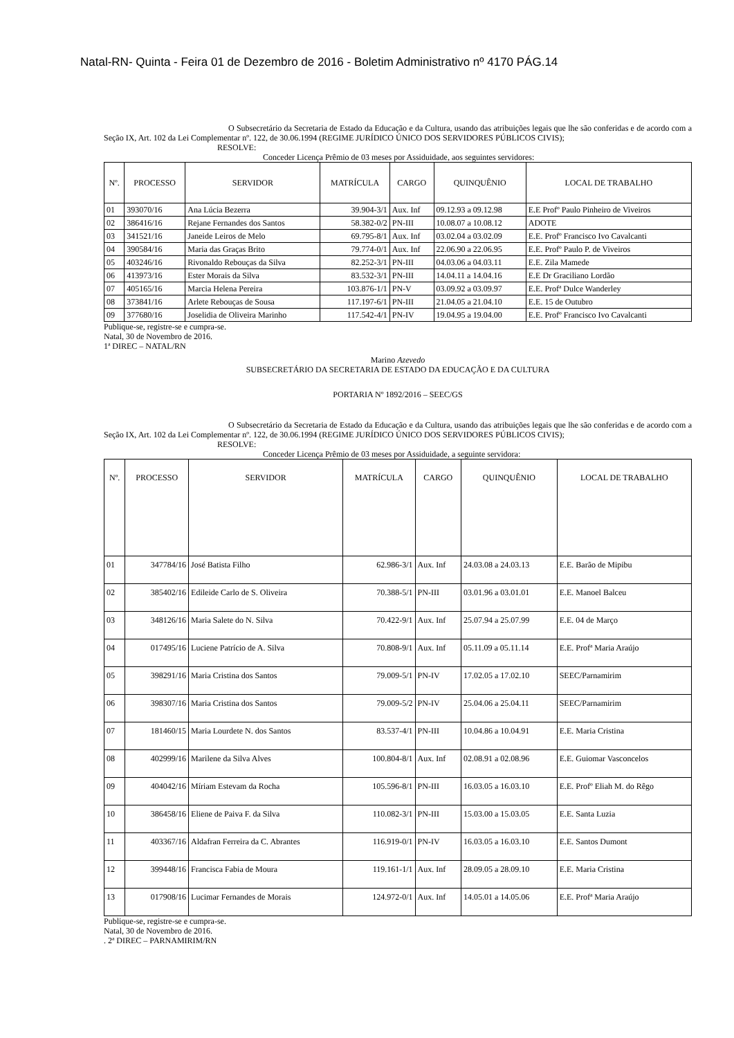Natal-RN- Quinta - Feira 01 de Dezembro de 2016 - Boletim Administrativo nº 4170 PÁG.14
O Subsecretário da Secretaria de Estado da Educação e da Cultura, usando das atribuições legais que lhe são conferidas e de acordo com a Seção IX, Art. 102 da Lei Complementar nº. 122, de 30.06.1994 (REGIME JURÍDICO ÚNICO DOS SERVIDORES PÚBLICOS CIVIS);
RESOLVE:
Conceder Licença Prêmio de 03 meses por Assiduidade, aos seguintes servidores:
| Nº. | PROCESSO | SERVIDOR | MATRÍCULA | CARGO | QUINQUÊNIO | LOCAL DE TRABALHO |
| --- | --- | --- | --- | --- | --- | --- |
| 01 | 393070/16 | Ana Lúcia Bezerra | 39.904-3/1 | Aux. Inf | 09.12.93 a 09.12.98 | E.E Profº Paulo Pinheiro de Viveiros |
| 02 | 386416/16 | Rejane Fernandes dos Santos | 58.382-0/2 | PN-III | 10.08.07 a 10.08.12 | ADOTE |
| 03 | 341521/16 | Janeide Leiros de Melo | 69.795-8/1 | Aux. Inf | 03.02.04 a 03.02.09 | E.E. Profº Francisco Ivo Cavalcanti |
| 04 | 390584/16 | Maria das Graças Brito | 79.774-0/1 | Aux. Inf | 22.06.90 a 22.06.95 | E.E. Profº Paulo P. de Viveiros |
| 05 | 403246/16 | Rivonaldo Rebouças da Silva | 82.252-3/1 | PN-III | 04.03.06 a 04.03.11 | E.E. Zila Mamede |
| 06 | 413973/16 | Ester Morais da Silva | 83.532-3/1 | PN-III | 14.04.11 a 14.04.16 | E.E Dr Graciliano Lordão |
| 07 | 405165/16 | Marcia Helena Pereira | 103.876-1/1 | PN-V | 03.09.92 a 03.09.97 | E.E. Profª Dulce Wanderley |
| 08 | 373841/16 | Arlete Rebouças de Sousa | 117.197-6/1 | PN-III | 21.04.05 a 21.04.10 | E.E. 15 de Outubro |
| 09 | 377680/16 | Joselidia de Oliveira Marinho | 117.542-4/1 | PN-IV | 19.04.95 a 19.04.00 | E.E. Profº Francisco Ivo Cavalcanti |
Publique-se, registre-se e cumpra-se.
Natal, 30 de Novembro de 2016.
1ª DIREC – NATAL/RN
Marino Azevedo
SUBSECRETÁRIO DA SECRETARIA DE ESTADO DA EDUCAÇÃO E DA CULTURA
PORTARIA Nº 1892/2016 – SEEC/GS
O Subsecretário da Secretaria de Estado da Educação e da Cultura, usando das atribuições legais que lhe são conferidas e de acordo com a Seção IX, Art. 102 da Lei Complementar nº. 122, de 30.06.1994 (REGIME JURÍDICO ÚNICO DOS SERVIDORES PÚBLICOS CIVIS);
RESOLVE:
Conceder Licença Prêmio de 03 meses por Assiduidade, a seguinte servidora:
| Nº. | PROCESSO | SERVIDOR | MATRÍCULA | CARGO | QUINQUÊNIO | LOCAL DE TRABALHO |
| --- | --- | --- | --- | --- | --- | --- |
| 01 | 347784/16 | José Batista Filho | 62.986-3/1 | Aux. Inf | 24.03.08 a 24.03.13 | E.E. Barão de Mipibu |
| 02 | 385402/16 | Edileide Carlo de S. Oliveira | 70.388-5/1 | PN-III | 03.01.96 a 03.01.01 | E.E. Manoel Balceu |
| 03 | 348126/16 | Maria Salete do N. Silva | 70.422-9/1 | Aux. Inf | 25.07.94 a 25.07.99 | E.E. 04 de Março |
| 04 | 017495/16 | Luciene Patrício de A. Silva | 70.808-9/1 | Aux. Inf | 05.11.09 a 05.11.14 | E.E. Profª Maria Araújo |
| 05 | 398291/16 | Maria Cristina dos Santos | 79.009-5/1 | PN-IV | 17.02.05 a 17.02.10 | SEEC/Parnamirim |
| 06 | 398307/16 | Maria Cristina dos Santos | 79.009-5/2 | PN-IV | 25.04.06 a 25.04.11 | SEEC/Parnamirim |
| 07 | 181460/15 | Maria Lourdete N. dos Santos | 83.537-4/1 | PN-III | 10.04.86 a 10.04.91 | E.E. Maria Cristina |
| 08 | 402999/16 | Marilene da Silva Alves | 100.804-8/1 | Aux. Inf | 02.08.91 a 02.08.96 | E.E. Guiomar Vasconcelos |
| 09 | 404042/16 | Míriam Estevam da Rocha | 105.596-8/1 | PN-III | 16.03.05 a 16.03.10 | E.E. Profº Eliah M. do Rêgo |
| 10 | 386458/16 | Eliene de Paiva F. da Silva | 110.082-3/1 | PN-III | 15.03.00 a 15.03.05 | E.E. Santa Luzia |
| 11 | 403367/16 | Aldafran Ferreira da C. Abrantes | 116.919-0/1 | PN-IV | 16.03.05 a 16.03.10 | E.E. Santos Dumont |
| 12 | 399448/16 | Francisca Fabia de Moura | 119.161-1/1 | Aux. Inf | 28.09.05 a 28.09.10 | E.E. Maria Cristina |
| 13 | 017908/16 | Lucimar Fernandes de Morais | 124.972-0/1 | Aux. Inf | 14.05.01 a 14.05.06 | E.E. Profª Maria Araújo |
Publique-se, registre-se e cumpra-se.
Natal, 30 de Novembro de 2016.
. 2ª DIREC – PARNAMIRIM/RN